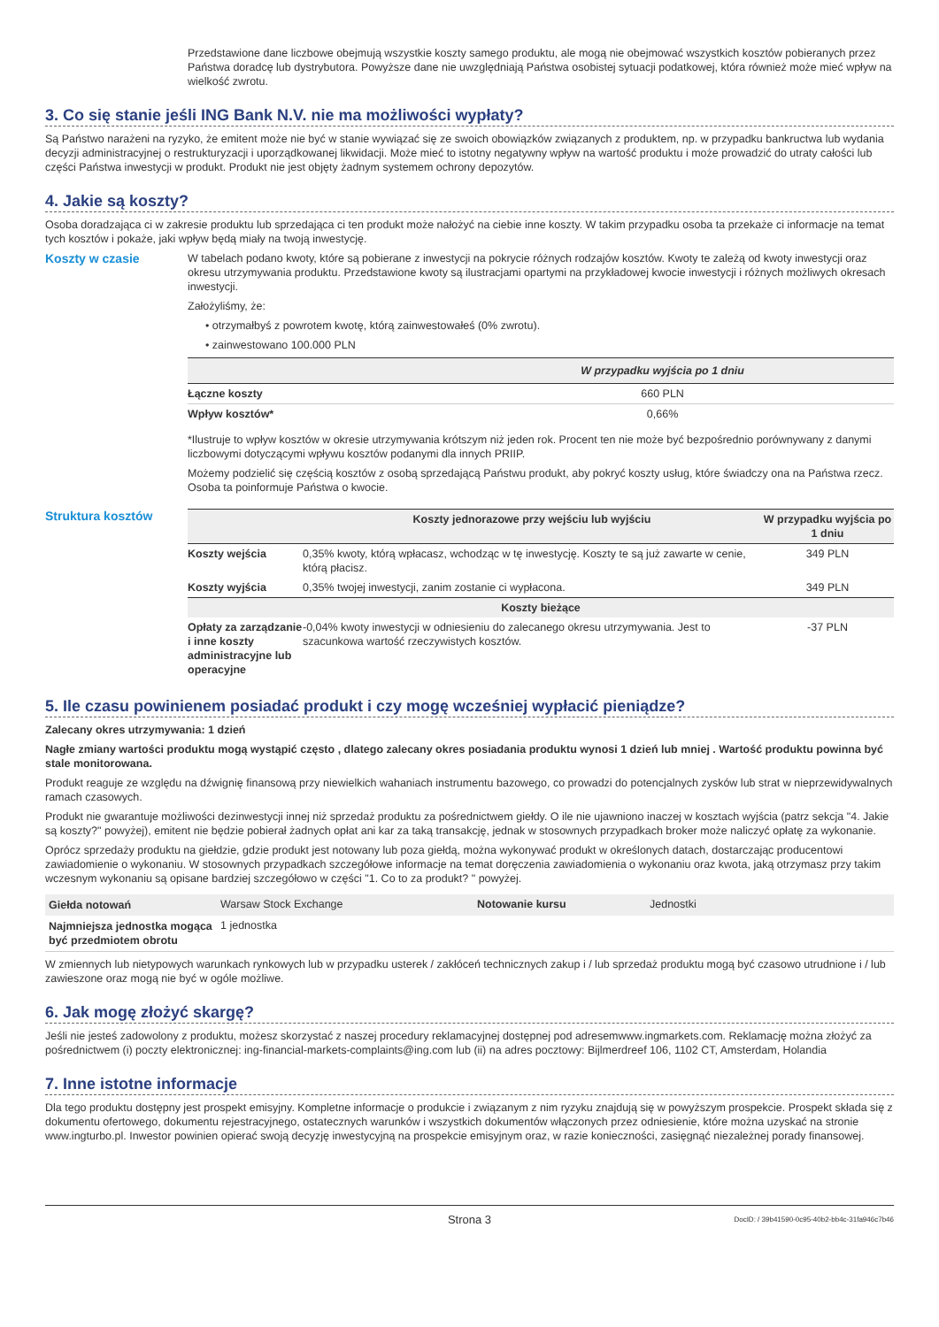Przedstawione dane liczbowe obejmują wszystkie koszty samego produktu, ale mogą nie obejmować wszystkich kosztów pobieranych przez Państwa doradcę lub dystrybutora. Powyższe dane nie uwzględniają Państwa osobistej sytuacji podatkowej, która również może mieć wpływ na wielkość zwrotu.
3. Co się stanie jeśli ING Bank N.V. nie ma możliwości wypłaty?
Są Państwo narażeni na ryzyko, że emitent może nie być w stanie wywiązać się ze swoich obowiązków związanych z produktem, np. w przypadku bankructwa lub wydania decyzji administracyjnej o restrukturyzacji i uporządkowanej likwidacji. Może mieć to istotny negatywny wpływ na wartość produktu i może prowadzić do utraty całości lub części Państwa inwestycji w produkt. Produkt nie jest objęty żadnym systemem ochrony depozytów.
4. Jakie są koszty?
Osoba doradzająca ci w zakresie produktu lub sprzedająca ci ten produkt może nałożyć na ciebie inne koszty. W takim przypadku osoba ta przekaże ci informacje na temat tych kosztów i pokaże, jaki wpływ będą miały na twoją inwestycję.
Koszty w czasie W tabelach podano kwoty, które są pobierane z inwestycji na pokrycie różnych rodzajów kosztów. Kwoty te zależą od kwoty inwestycji oraz okresu utrzymywania produktu. Przedstawione kwoty są ilustracjami opartymi na przykładowej kwocie inwestycji i różnych możliwych okresach inwestycji.
Założyliśmy, że:
• otrzymałbyś z powrotem kwotę, którą zainwestowałeś (0% zwrotu).
• zainwestowano 100.000 PLN
| | W przypadku wyjścia po 1 dniu |
| --- | --- |
| Łączne koszty | 660 PLN |
| Wpływ kosztów* | 0,66% |
*Ilustruje to wpływ kosztów w okresie utrzymywania krótszym niż jeden rok. Procent ten nie może być bezpośrednio porównywany z danymi liczbowymi dotyczącymi wpływu kosztów podanymi dla innych PRIIP.
Możemy podzielić się częścią kosztów z osobą sprzedającą Państwu produkt, aby pokryć koszty usług, które świadczy ona na Państwa rzecz. Osoba ta poinformuje Państwa o kwocie.
Struktura kosztów
| | Koszty jednorazowe przy wejściu lub wyjściu | W przypadku wyjścia po 1 dniu |
| --- | --- | --- |
| Koszty wejścia | 0,35% kwoty, którą wpłacasz, wchodząc w tę inwestycję. Koszty te są już zawarte w cenie, którą płacisz. | 349 PLN |
| Koszty wyjścia | 0,35% twojej inwestycji, zanim zostanie ci wypłacona. | 349 PLN |
| Koszty bieżące | | |
| Opłaty za zarządzanie i inne koszty administracyjne lub operacyjne | -0,04% kwoty inwestycji w odniesieniu do zalecanego okresu utrzymywania. Jest to szacunkowa wartość rzeczywistych kosztów. | -37 PLN |
5. Ile czasu powinienem posiadać produkt i czy mogę wcześniej wypłacić pieniądze?
Zalecany okres utrzymywania: 1 dzień
Nagłe zmiany wartości produktu mogą wystąpić często , dlatego zalecany okres posiadania produktu wynosi 1 dzień lub mniej . Wartość produktu powinna być stale monitorowana.
Produkt reaguje ze względu na dźwignię finansową przy niewielkich wahaniach instrumentu bazowego, co prowadzi do potencjalnych zysków lub strat w nieprzewidywalnych ramach czasowych.
Produkt nie gwarantuje możliwości dezinwestycji innej niż sprzedaż produktu za pośrednictwem giełdy. O ile nie ujawniono inaczej w kosztach wyjścia (patrz sekcja "4. Jakie są koszty?" powyżej), emitent nie będzie pobierał żadnych opłat ani kar za taką transakcję, jednak w stosownych przypadkach broker może naliczyć opłatę za wykonanie.
Oprócz sprzedaży produktu na giełdzie, gdzie produkt jest notowany lub poza giełdą, można wykonywać produkt w określonych datach, dostarczając producentowi zawiadomienie o wykonaniu. W stosownych przypadkach szczegółowe informacje na temat doręczenia zawiadomienia o wykonaniu oraz kwota, jaką otrzymasz przy takim wczesnym wykonaniu są opisane bardziej szczegółowo w części "1. Co to za produkt? " powyżej.
| Giełda notowań | Warsaw Stock Exchange | Notowanie kursu | Jednostki |
| Najmniejsza jednostka mogąca być przedmiotem obrotu | 1 jednostka | | |
W zmiennych lub nietypowych warunkach rynkowych lub w przypadku usterek / zakłóceń technicznych zakup i / lub sprzedaż produktu mogą być czasowo utrudnione i / lub zawieszone oraz mogą nie być w ogóle możliwe.
6. Jak mogę złożyć skargę?
Jeśli nie jesteś zadowolony z produktu, możesz skorzystać z naszej procedury reklamacyjnej dostępnej pod adresemwww.ingmarkets.com. Reklamację można złożyć za pośrednictwem (i) poczty elektronicznej: ing-financial-markets-complaints@ing.com lub (ii) na adres pocztowy: Bijlmerdreef 106, 1102 CT, Amsterdam, Holandia
7. Inne istotne informacje
Dla tego produktu dostępny jest prospekt emisyjny. Kompletne informacje o produkcie i związanym z nim ryzyku znajdują się w powyższym prospekcie. Prospekt składa się z dokumentu ofertowego, dokumentu rejestracyjnego, ostatecznych warunków i wszystkich dokumentów włączonych przez odniesienie, które można uzyskać na stronie www.ingturbo.pl. Inwestor powinien opierać swoją decyzję inwestycyjną na prospekcie emisyjnym oraz, w razie konieczności, zasięgnąć niezależnej porady finansowej.
Strona 3 DocID: / 39b41590-0c95-40b2-bb4c-31fa946c7b46